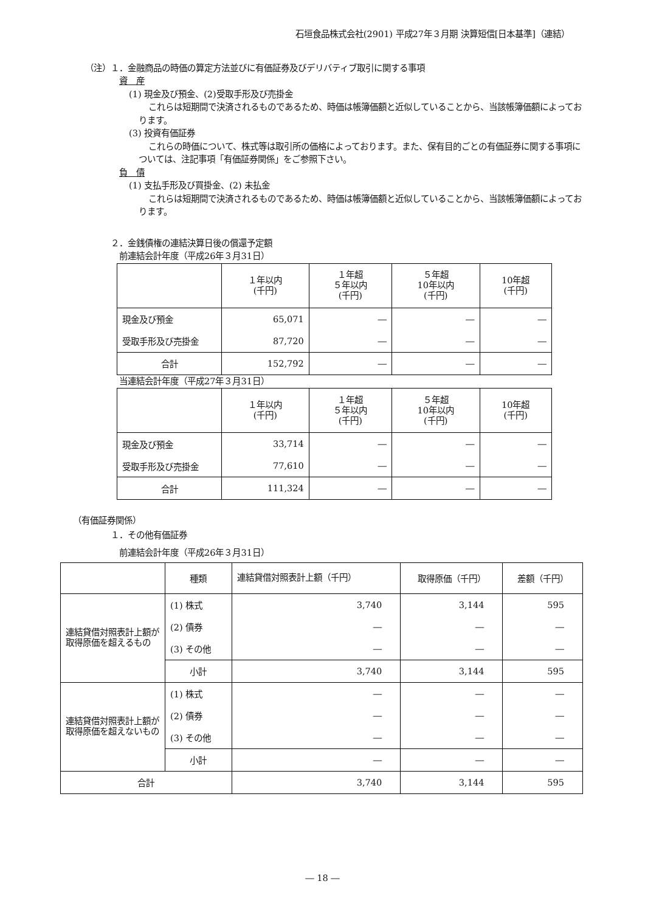石垣食品株式会社(2901) 平成27年３月期 決算短信[日本基準]（連結）
（注）１．金融商品の時価の算定方法並びに有価証券及びデリバティブ取引に関する事項
資　産
(1) 現金及び預金、(2)受取手形及び売掛金
これらは短期間で決済されるものであるため、時価は帳簿価額と近似していることから、当該帳簿価額によっております。
(3) 投資有価証券
これらの時価について、株式等は取引所の価格によっております。また、保有目的ごとの有価証券に関する事項については、注記事項「有価証券関係」をご参照下さい。
負　債
(1) 支払手形及び買掛金、(2) 未払金
これらは短期間で決済されるものであるため、時価は帳簿価額と近似していることから、当該帳簿価額によっております。
２．金銭債権の連結決算日後の償還予定額
前連結会計年度（平成26年３月31日）
| | １年以内 (千円) | １年超 ５年以内 (千円) | ５年超 10年以内 (千円) | 10年超 (千円) |
| --- | --- | --- | --- | --- |
| 現金及び預金 | 65,071 | ― | ― | ― |
| 受取手形及び売掛金 | 87,720 | ― | ― | ― |
| 合計 | 152,792 | ― | ― | ― |
当連結会計年度（平成27年３月31日）
| | １年以内 (千円) | １年超 ５年以内 (千円) | ５年超 10年以内 (千円) | 10年超 (千円) |
| --- | --- | --- | --- | --- |
| 現金及び預金 | 33,714 | ― | ― | ― |
| 受取手形及び売掛金 | 77,610 | ― | ― | ― |
| 合計 | 111,324 | ― | ― | ― |
（有価証券関係）
１．その他有価証券
前連結会計年度（平成26年３月31日）
| | 種類 | 連結貸借対照表計上額（千円） | 取得原価（千円） | 差額（千円） |
| --- | --- | --- | --- | --- |
| 連結貸借対照表計上額が取得原価を超えるもの | (1) 株式 | 3,740 | 3,144 | 595 |
| | (2) 債券 | ― | ― | ― |
| | (3) その他 | ― | ― | ― |
| | 小計 | 3,740 | 3,144 | 595 |
| 連結貸借対照表計上額が取得原価を超えないもの | (1) 株式 | ― | ― | ― |
| | (2) 債券 | ― | ― | ― |
| | (3) その他 | ― | ― | ― |
| | 小計 | ― | ― | ― |
| 合計 | | 3,740 | 3,144 | 595 |
― 18 ―